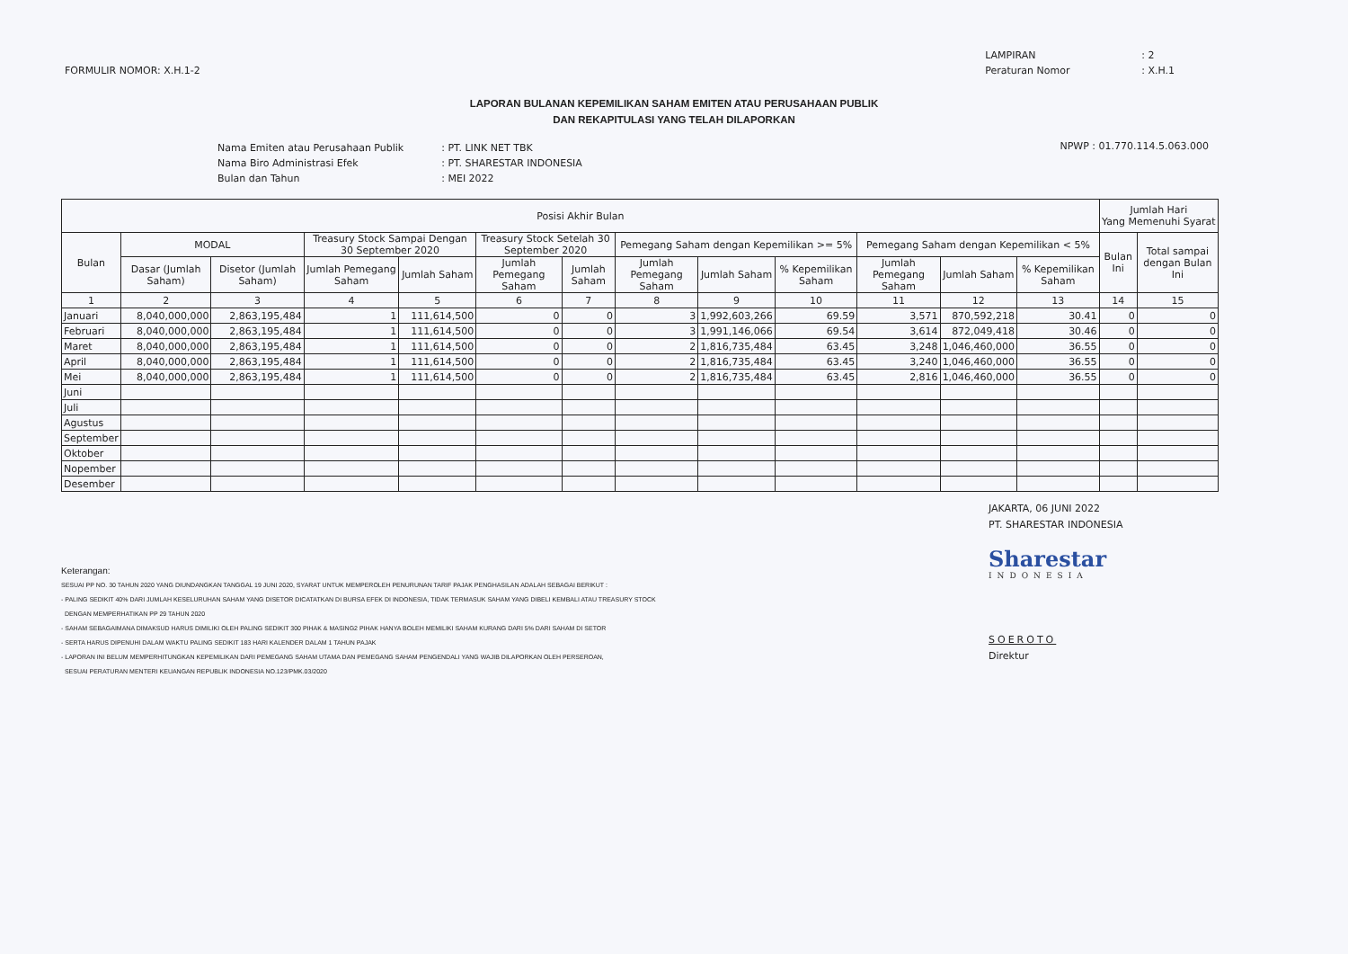FORMULIR NOMOR: X.H.1-2
| LAMPIRAN | : 2 |
| Peraturan Nomor | : X.H.1 |
LAPORAN BULANAN KEPEMILIKAN SAHAM EMITEN ATAU PERUSAHAAN PUBLIK
DAN REKAPITULASI YANG TELAH DILAPORKAN
| Nama Emiten atau Perusahaan Publik | : PT. LINK NET TBK |
| Nama Biro Administrasi Efek | : PT. SHARESTAR INDONESIA |
| Bulan dan Tahun | : MEI 2022 |
NPWP : 01.770.114.5.063.000
| Posisi Akhir Bulan | | | | | | | | | | | | | Jumlah Hari Yang Memenuhi Syarat | |
| --- | --- | --- | --- | --- | --- | --- | --- | --- | --- | --- | --- | --- | --- | --- |
| Bulan | MODAL | | Treasury Stock Sampai Dengan 30 September 2020 | | Treasury Stock Setelah 30 September 2020 | | Pemegang Saham dengan Kepemilikan >= 5% | | | Pemegang Saham dengan Kepemilikan < 5% | | | Bulan Ini | Total sampai dengan Bulan Ini |
| | Dasar (Jumlah Saham) | Disetor (Jumlah Saham) | Jumlah Pemegang Saham | Jumlah Saham | Jumlah Pemegang Saham | Jumlah Saham | Jumlah Pemegang Saham | Jumlah Saham | % Kepemilikan Saham | Jumlah Pemegang Saham | Jumlah Saham | % Kepemilikan Saham | | |
| 1 | 2 | 3 | 4 | 5 | 6 | 7 | 8 | 9 | 10 | 11 | 12 | 13 | 14 | 15 |
| Januari | 8,040,000,000 | 2,863,195,484 | 1 | 111,614,500 | 0 | 0 | 3 | 1,992,603,266 | 69.59 | 3,571 | 870,592,218 | 30.41 | 0 | 0 |
| Februari | 8,040,000,000 | 2,863,195,484 | 1 | 111,614,500 | 0 | 0 | 3 | 1,991,146,066 | 69.54 | 3,614 | 872,049,418 | 30.46 | 0 | 0 |
| Maret | 8,040,000,000 | 2,863,195,484 | 1 | 111,614,500 | 0 | 0 | 2 | 1,816,735,484 | 63.45 | 3,248 | 1,046,460,000 | 36.55 | 0 | 0 |
| April | 8,040,000,000 | 2,863,195,484 | 1 | 111,614,500 | 0 | 0 | 2 | 1,816,735,484 | 63.45 | 3,240 | 1,046,460,000 | 36.55 | 0 | 0 |
| Mei | 8,040,000,000 | 2,863,195,484 | 1 | 111,614,500 | 0 | 0 | 2 | 1,816,735,484 | 63.45 | 2,816 | 1,046,460,000 | 36.55 | 0 | 0 |
| Juni | | | | | | | | | | | | | | |
| Juli | | | | | | | | | | | | | | |
| Agustus | | | | | | | | | | | | | | |
| September | | | | | | | | | | | | | | |
| Oktober | | | | | | | | | | | | | | |
| Nopember | | | | | | | | | | | | | | |
| Desember | | | | | | | | | | | | | | |
Keterangan:
SESUAI PP NO. 30 TAHUN 2020 YANG DIUNDANGKAN TANGGAL 19 JUNI 2020, SYARAT UNTUK MEMPEROLEH PENURUNAN TARIF PAJAK PENGHASILAN ADALAH SEBAGAI BERIKUT :
- PALING SEDIKIT 40% DARI JUMLAH KESELURUHAN SAHAM YANG DISETOR DICATATKAN DI BURSA EFEK DI INDONESIA, TIDAK TERMASUK SAHAM YANG DIBELI KEMBALI ATAU TREASURY STOCK
DENGAN MEMPERHATIKAN PP 29 TAHUN 2020
- SAHAM SEBAGAIMANA DIMAKSUD HARUS DIMILIKI OLEH PALING SEDIKIT 300 PIHAK & MASING2 PIHAK HANYA BOLEH MEMILIKI SAHAM KURANG DARI 5% DARI SAHAM DI SETOR
- SERTA HARUS DIPENUHI DALAM WAKTU PALING SEDIKIT 183 HARI KALENDER DALAM 1 TAHUN PAJAK
- LAPORAN INI BELUM MEMPERHITUNGKAN KEPEMILIKAN DARI PEMEGANG SAHAM UTAMA DAN PEMEGANG SAHAM PENGENDALI YANG WAJIB DILAPORKAN OLEH PERSEROAN,
SESUAI PERATURAN MENTERI KEUANGAN REPUBLIK INDONESIA NO.123/PMK.03/2020
JAKARTA, 06 JUNI 2022
PT. SHARESTAR INDONESIA
Sharestar
INDONESIA
SOEROTO
Direktur